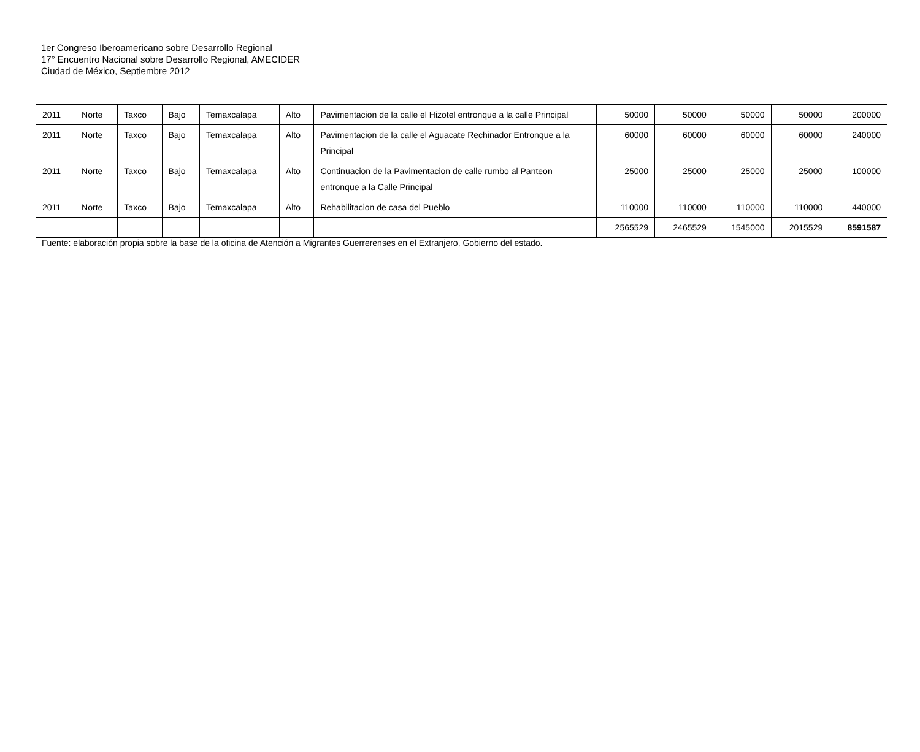1er Congreso Iberoamericano sobre Desarrollo Regional
17° Encuentro Nacional sobre Desarrollo Regional, AMECIDER
Ciudad de México, Septiembre 2012
| 2011 | Norte | Taxco | Bajo | Temaxcalapa | Alto | Pavimentacion de la calle el Hizotel entronque a la calle Principal | 50000 | 50000 | 50000 | 50000 | 200000 |
| 2011 | Norte | Taxco | Bajo | Temaxcalapa | Alto | Pavimentacion de la calle el Aguacate Rechinador Entronque a la Principal | 60000 | 60000 | 60000 | 60000 | 240000 |
| 2011 | Norte | Taxco | Bajo | Temaxcalapa | Alto | Continuacion de la Pavimentacion de calle rumbo al Panteon entronque a la Calle Principal | 25000 | 25000 | 25000 | 25000 | 100000 |
| 2011 | Norte | Taxco | Bajo | Temaxcalapa | Alto | Rehabilitacion de casa del Pueblo | 110000 | 110000 | 110000 | 110000 | 440000 |
| | | | | | | | 2565529 | 2465529 | 1545000 | 2015529 | 8591587 |
Fuente: elaboración propia sobre la base de la oficina de Atención a Migrantes Guerrerenses en el Extranjero, Gobierno del estado.